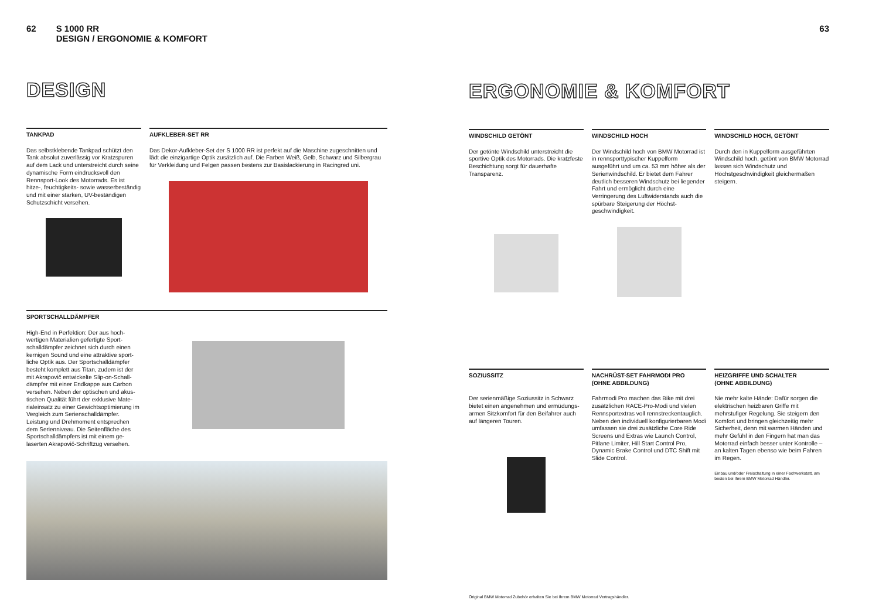62 S 1000 RR
DESIGN / ERGONOMIE & KOMFORT
DESIGN
TANKPAD
Das selbstklebende Tankpad schützt den Tank absolut zuverlässig vor Kratzspuren auf dem Lack und unterstreicht durch seine dynamische Form eindrucksvoll den Rennsport-Look des Motorrads. Es ist hitze-, feuchtigkeits- sowie wasser­beständig und mit einer starken, UV-beständigen Schutzschicht versehen.
AUFKLEBER-SET RR
Das Dekor-Aufkleber-Set der S 1000 RR ist perfekt auf die Maschine zugeschnitten und lädt die einzigartige Optik zusätzlich auf. Die Farben Weiß, Gelb, Schwarz und Silbergrau für Verkleidung und Felgen passen bestens zur Basislackierung in Racingred uni.
SPORTSCHALLDÄMPFER
High-End in Perfektion: Der aus hoch­wertigen Materialien gefertigte Sport­schalldämpfer zeichnet sich durch einen kernigen Sound und eine attraktive sport­liche Optik aus. Der Sportschalldämpfer besteht komplett aus Titan, zudem ist der mit Akrapovič entwickelte Slip-on-Schall­dämpfer mit einer Endkappe aus Carbon versehen. Neben der optischen und akus­tischen Qualität führt der exklusive Mate­rialeinsatz zu einer Gewichtsoptimierung im Vergleich zum Serienschalldämpfer. Leistung und Drehmoment entsprechen dem Serienniveau. Die Seitenfläche des Sportschalldämpfers ist mit einem ge­laserten Akrapovič-Schriftzug versehen.
63
ERGONOMIE & KOMFORT
WINDSCHILD GETÖNT
Der getönte Windschild unterstreicht die sportive Optik des Motorrads. Die kratz­feste Beschichtung sorgt für dauerhafte Transparenz.
WINDSCHILD HOCH
Der Windschild hoch von BMW Motorrad ist in rennsporttypischer Kuppelform ausgeführt und um ca. 53 mm höher als der Serienwindschild. Er bietet dem Fahrer deutlich besseren Windschutz bei liegender Fahrt und ermöglicht durch eine Verringerung des Luftwiderstands auch die spürbare Steigerung der Höchst­geschwindigkeit.
WINDSCHILD HOCH, GETÖNT
Durch den in Kuppelform ausgeführten Windschild hoch, getönt von BMW Motorrad lassen sich Windschutz und Höchstgeschwindigkeit gleicher­maßen steigern.
SOZIUSSITZ
Der serienmäßige Soziussitz in Schwarz bietet einen angenehmen und ermüdungs­armen Sitzkomfort für den Beifahrer auch auf längeren Touren.
NACHRÜST-SET FAHRMODI PRO
(OHNE ABBILDUNG)
Fahrmodi Pro machen das Bike mit drei zusätzlichen RACE-Pro-Modi und vielen Rennsportextras voll rennstreckentauglich. Neben den individuell konfigurierbaren Modi umfassen sie drei zusätzliche Core Ride Screens und Extras wie Launch Control, Pitlane Limiter, Hill Start Control Pro, Dynamic Brake Control und DTC Shift mit Slide Control.
HEIZGRIFFE UND SCHALTER
(OHNE ABBILDUNG)
Nie mehr kalte Hände: Dafür sorgen die elektrischen heizbaren Griffe mit mehrstufiger Regelung. Sie steigern den Komfort und bringen gleichzeitig mehr Sicherheit, denn mit warmen Händen und mehr Gefühl in den Fingern hat man das Motorrad einfach besser unter Kontrolle – an kalten Tagen ebenso wie beim Fahren im Regen.
Einbau und/oder Freischaltung in einer Fachwerkstatt, am besten bei Ihrem BMW Motorrad Händler.
Original BMW Motorrad Zubehör erhalten Sie bei Ihrem BMW Motorrad Vertragshändler.